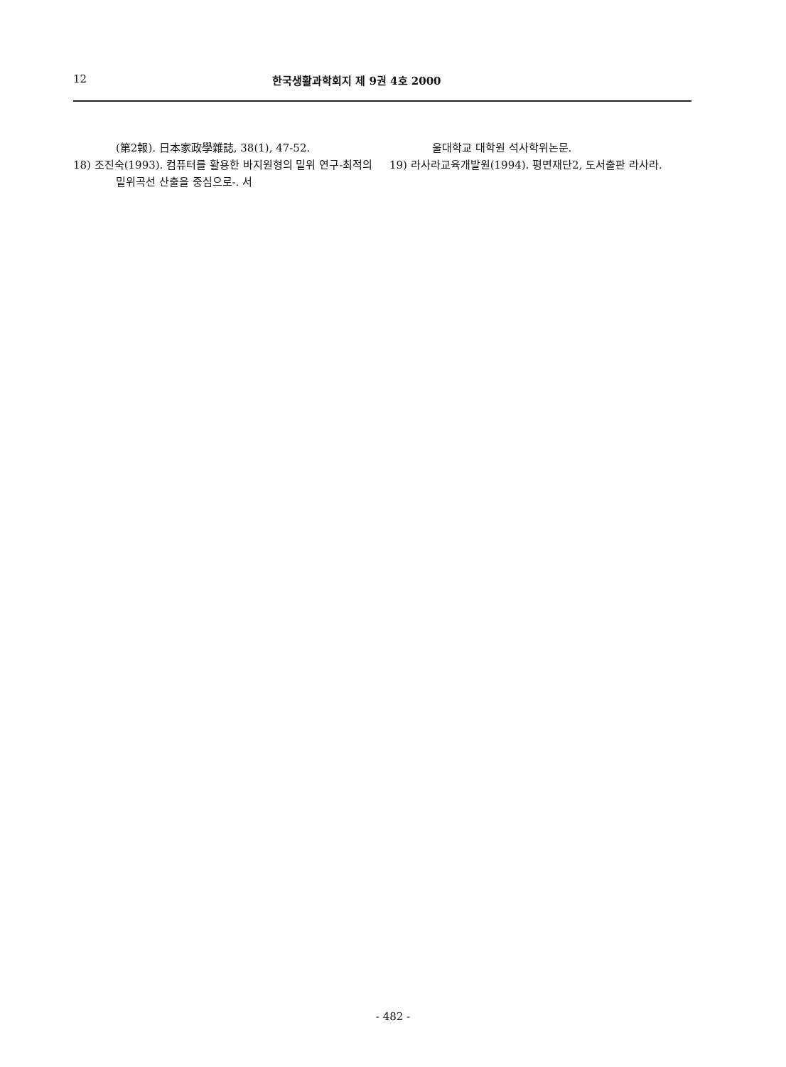12 한국생활과학회지 제 9권 4호 2000
(第2報). 日本家政學雜誌, 38(1), 47-52.
18) 조진숙(1993). 컴퓨터를 활용한 바지원형의 밑위 연구-최적의 밑위곡선 산출을 중심으로-. 서
울대학교 대학원 석사학위논문.
19) 라사라교육개발원(1994). 평면재단2, 도서출판 라사라.
- 482 -